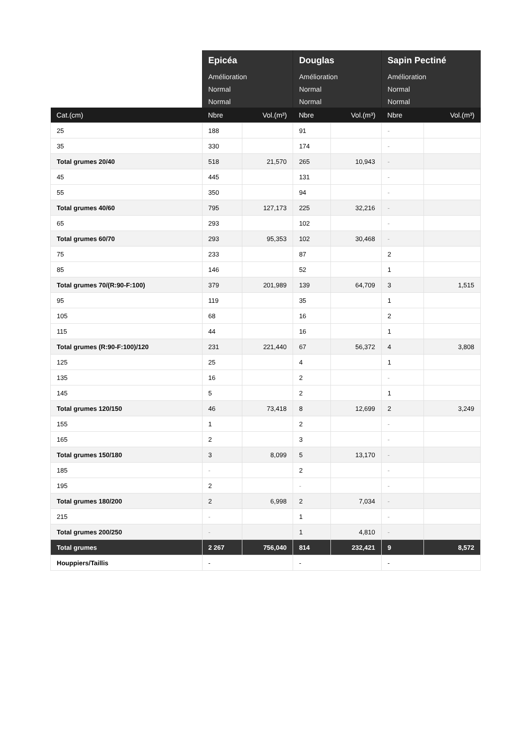| | Epicéa | | Douglas | | Sapin Pectiné | |
| | Amélioration | | Amélioration | | Amélioration | |
| | Normal | | Normal | | Normal | |
| | Normal | | Normal | | Normal | |
| Cat.(cm) | Nbre | Vol.(m³) | Nbre | Vol.(m³) | Nbre | Vol.(m³) |
| 25 | 188 | | 91 | | - | |
| 35 | 330 | | 174 | | - | |
| Total grumes 20/40 | 518 | 21,570 | 265 | 10,943 | - | |
| 45 | 445 | | 131 | | - | |
| 55 | 350 | | 94 | | - | |
| Total grumes 40/60 | 795 | 127,173 | 225 | 32,216 | - | |
| 65 | 293 | | 102 | | - | |
| Total grumes 60/70 | 293 | 95,353 | 102 | 30,468 | - | |
| 75 | 233 | | 87 | | 2 | |
| 85 | 146 | | 52 | | 1 | |
| Total grumes 70/(R:90-F:100) | 379 | 201,989 | 139 | 64,709 | 3 | 1,515 |
| 95 | 119 | | 35 | | 1 | |
| 105 | 68 | | 16 | | 2 | |
| 115 | 44 | | 16 | | 1 | |
| Total grumes (R:90-F:100)/120 | 231 | 221,440 | 67 | 56,372 | 4 | 3,808 |
| 125 | 25 | | 4 | | 1 | |
| 135 | 16 | | 2 | | - | |
| 145 | 5 | | 2 | | 1 | |
| Total grumes 120/150 | 46 | 73,418 | 8 | 12,699 | 2 | 3,249 |
| 155 | 1 | | 2 | | - | |
| 165 | 2 | | 3 | | - | |
| Total grumes 150/180 | 3 | 8,099 | 5 | 13,170 | - | |
| 185 | - | | 2 | | - | |
| 195 | 2 | | - | | - | |
| Total grumes 180/200 | 2 | 6,998 | 2 | 7,034 | - | |
| 215 | - | | 1 | | - | |
| Total grumes 200/250 | - | | 1 | 4,810 | - | |
| Total grumes | 2 267 | 756,040 | 814 | 232,421 | 9 | 8,572 |
| Houppiers/Taillis | - | | - | | - | |